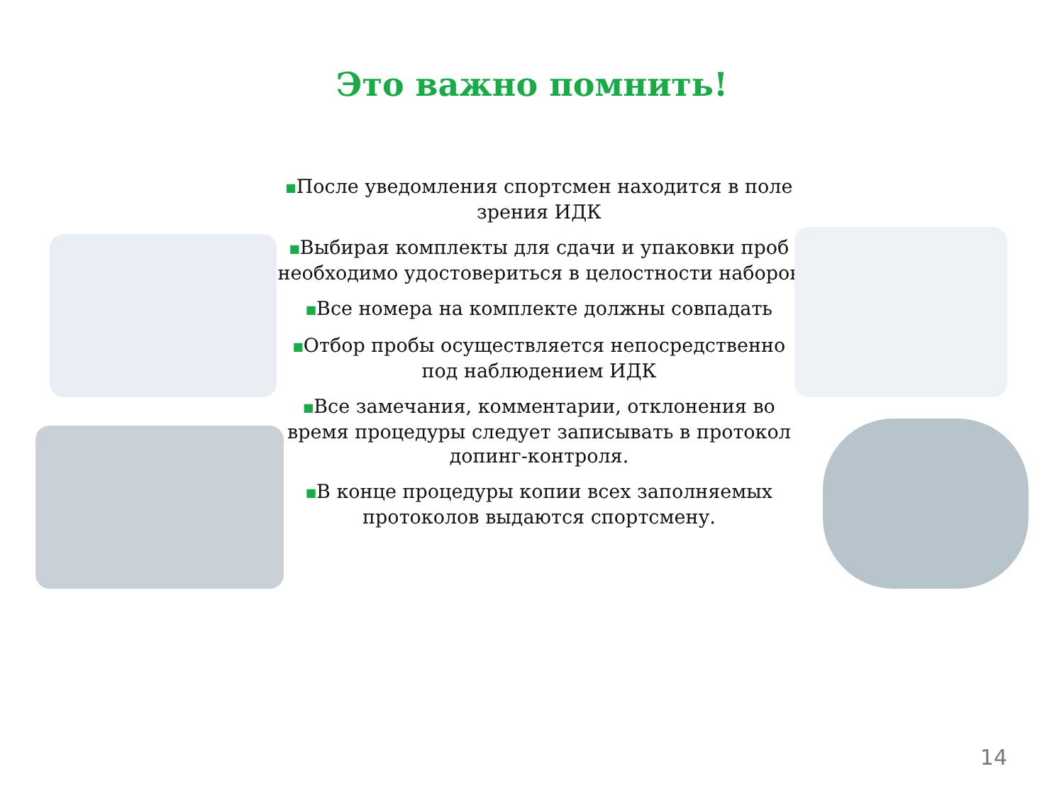Это важно помнить!
■После уведомления спортсмен находится в поле зрения ИДК
■Выбирая комплекты для сдачи и упаковки проб необходимо удостовериться в целостности наборов
■Все номера на комплекте должны совпадать
■Отбор пробы осуществляется непосредственно под наблюдением ИДК
■Все замечания, комментарии, отклонения во время процедуры следует записывать в протокол допинг-контроля.
■В конце процедуры копии всех заполняемых протоколов выдаются спортсмену.
14